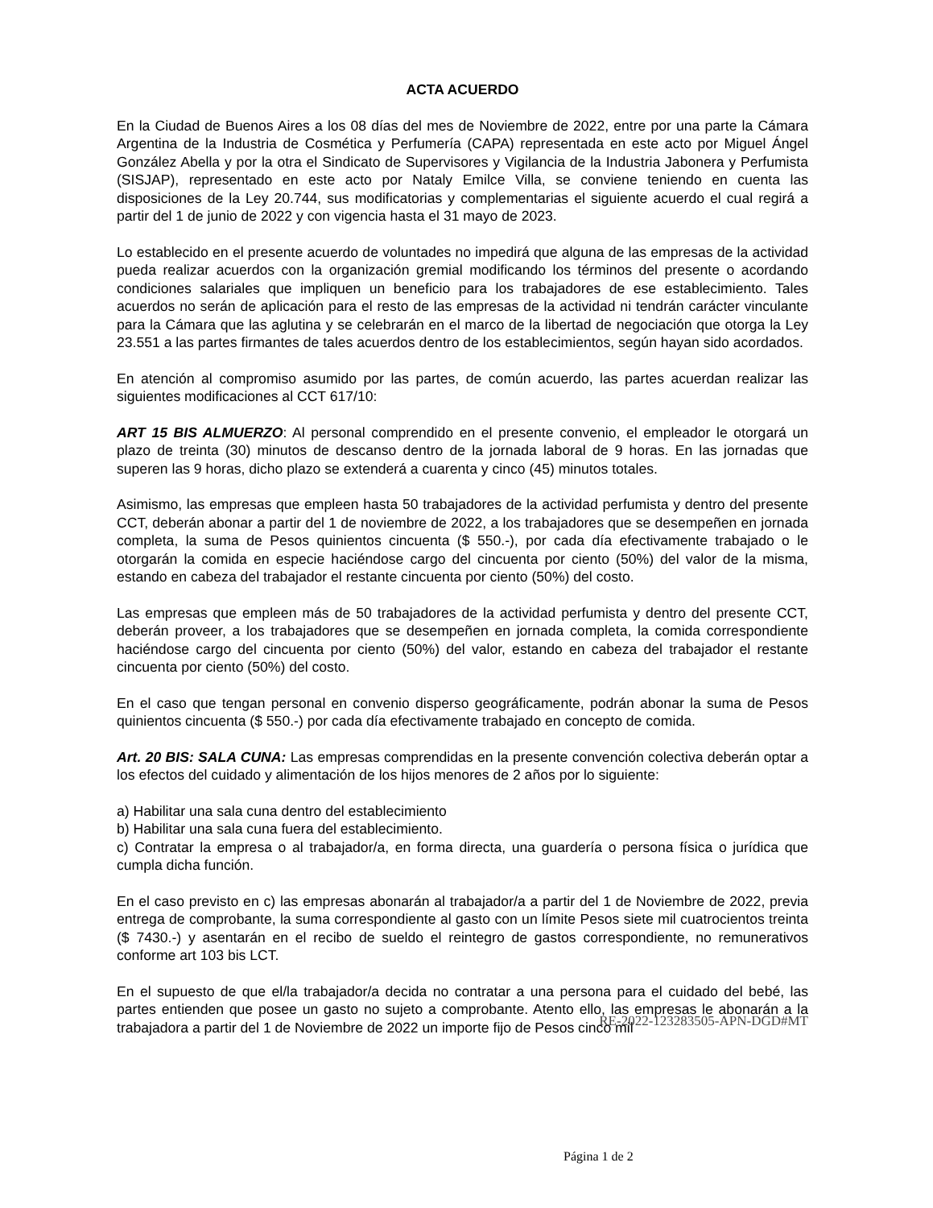ACTA ACUERDO
En la Ciudad de Buenos Aires a los 08 días del mes de Noviembre de 2022, entre por una parte la Cámara Argentina de la Industria de Cosmética y Perfumería (CAPA) representada en este acto por Miguel Ángel González Abella y por la otra el Sindicato de Supervisores y Vigilancia de la Industria Jabonera y Perfumista (SISJAP), representado en este acto por Nataly Emilce Villa, se conviene teniendo en cuenta las disposiciones de la Ley 20.744, sus modificatorias y complementarias el siguiente acuerdo el cual regirá a partir del 1 de junio de 2022 y con vigencia hasta el 31 mayo de 2023.
Lo establecido en el presente acuerdo de voluntades no impedirá que alguna de las empresas de la actividad pueda realizar acuerdos con la organización gremial modificando los términos del presente o acordando condiciones salariales que impliquen un beneficio para los trabajadores de ese establecimiento. Tales acuerdos no serán de aplicación para el resto de las empresas de la actividad ni tendrán carácter vinculante para la Cámara que las aglutina y se celebrarán en el marco de la libertad de negociación que otorga la Ley 23.551 a las partes firmantes de tales acuerdos dentro de los establecimientos, según hayan sido acordados.
En atención al compromiso asumido por las partes, de común acuerdo, las partes acuerdan realizar las siguientes modificaciones al CCT 617/10:
ART 15 BIS ALMUERZO: Al personal comprendido en el presente convenio, el empleador le otorgará un plazo de treinta (30) minutos de descanso dentro de la jornada laboral de 9 horas. En las jornadas que superen las 9 horas, dicho plazo se extenderá a cuarenta y cinco (45) minutos totales.
Asimismo, las empresas que empleen hasta 50 trabajadores de la actividad perfumista y dentro del presente CCT, deberán abonar a partir del 1 de noviembre de 2022, a los trabajadores que se desempeñen en jornada completa, la suma de Pesos quinientos cincuenta ($ 550.-), por cada día efectivamente trabajado o le otorgarán la comida en especie haciéndose cargo del cincuenta por ciento (50%) del valor de la misma, estando en cabeza del trabajador el restante cincuenta por ciento (50%) del costo.
Las empresas que empleen más de 50 trabajadores de la actividad perfumista y dentro del presente CCT, deberán proveer, a los trabajadores que se desempeñen en jornada completa, la comida correspondiente haciéndose cargo del cincuenta por ciento (50%) del valor, estando en cabeza del trabajador el restante cincuenta por ciento (50%) del costo.
En el caso que tengan personal en convenio disperso geográficamente, podrán abonar la suma de Pesos quinientos cincuenta ($ 550.-) por cada día efectivamente trabajado en concepto de comida.
Art. 20 BIS: SALA CUNA: Las empresas comprendidas en la presente convención colectiva deberán optar a los efectos del cuidado y alimentación de los hijos menores de 2 años por lo siguiente:
a) Habilitar una sala cuna dentro del establecimiento
b) Habilitar una sala cuna fuera del establecimiento.
c) Contratar la empresa o al trabajador/a, en forma directa, una guardería o persona física o jurídica que cumpla dicha función.
En el caso previsto en c) las empresas abonarán al trabajador/a a partir del 1 de Noviembre de 2022, previa entrega de comprobante, la suma correspondiente al gasto con un límite Pesos siete mil cuatrocientos treinta ($ 7430.-) y asentarán en el recibo de sueldo el reintegro de gastos correspondiente, no remunerativos conforme art 103 bis LCT.
En el supuesto de que el/la trabajador/a decida no contratar a una persona para el cuidado del bebé, las partes entienden que posee un gasto no sujeto a comprobante. Atento ello, las empresas le abonarán a la trabajadora a partir del 1 de Noviembre de 2022 un importe fijo de Pesos cinco mil
RE-2022-123283505-APN-DGD#MT
Página 1 de 2